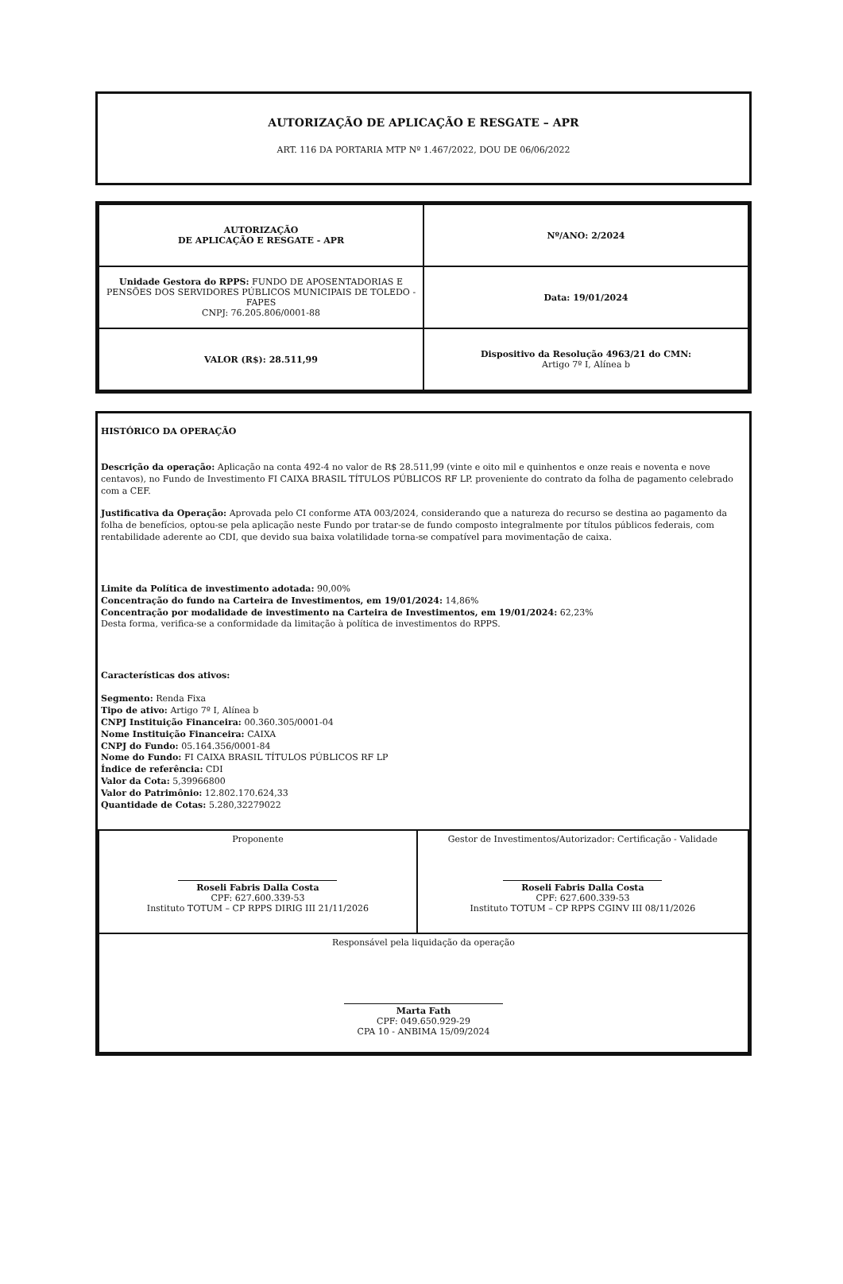AUTORIZAÇÃO DE APLICAÇÃO E RESGATE – APR
ART. 116 DA PORTARIA MTP Nº 1.467/2022, DOU DE 06/06/2022
| AUTORIZAÇÃO DE APLICAÇÃO E RESGATE - APR | Nº/ANO: 2/2024 |
| Unidade Gestora do RPPS: FUNDO DE APOSENTADORIAS E PENSÕES DOS SERVIDORES PÚBLICOS MUNICIPAIS DE TOLEDO - FAPES CNPJ: 76.205.806/0001-88 | Data: 19/01/2024 |
| VALOR (R$): 28.511,99 | Dispositivo da Resolução 4963/21 do CMN: Artigo 7º I, Alínea b |
HISTÓRICO DA OPERAÇÃO
Descrição da operação: Aplicação na conta 492-4 no valor de R$ 28.511,99 (vinte e oito mil e quinhentos e onze reais e noventa e nove centavos), no Fundo de Investimento FI CAIXA BRASIL TÍTULOS PÚBLICOS RF LP. proveniente do contrato da folha de pagamento celebrado com a CEF.
Justificativa da Operação: Aprovada pelo CI conforme ATA 003/2024, considerando que a natureza do recurso se destina ao pagamento da folha de benefícios, optou-se pela aplicação neste Fundo por tratar-se de fundo composto integralmente por títulos públicos federais, com rentabilidade aderente ao CDI, que devido sua baixa volatilidade torna-se compatível para movimentação de caixa.
Limite da Política de investimento adotada: 90,00%
Concentração do fundo na Carteira de Investimentos, em 19/01/2024: 14,86%
Concentração por modalidade de investimento na Carteira de Investimentos, em 19/01/2024: 62,23%
Desta forma, verifica-se a conformidade da limitação à política de investimentos do RPPS.
Características dos ativos:
Segmento: Renda Fixa
Tipo de ativo: Artigo 7º I, Alínea b
CNPJ Instituição Financeira: 00.360.305/0001-04
Nome Instituição Financeira: CAIXA
CNPJ do Fundo: 05.164.356/0001-84
Nome do Fundo: FI CAIXA BRASIL TÍTULOS PÚBLICOS RF LP
Índice de referência: CDI
Valor da Cota: 5,39966800
Valor do Patrimônio: 12.802.170.624,33
Quantidade de Cotas: 5.280,32279022
| Proponente Roseli Fabris Dalla Costa CPF: 627.600.339-53 Instituto TOTUM – CP RPPS DIRIG III 21/11/2026 | Gestor de Investimentos/Autorizador: Certificação - Validade Roseli Fabris Dalla Costa CPF: 627.600.339-53 Instituto TOTUM – CP RPPS CGINV III 08/11/2026 |
| Responsável pela liquidação da operação Marta Fath CPF: 049.650.929-29 CPA 10 - ANBIMA 15/09/2024 | |